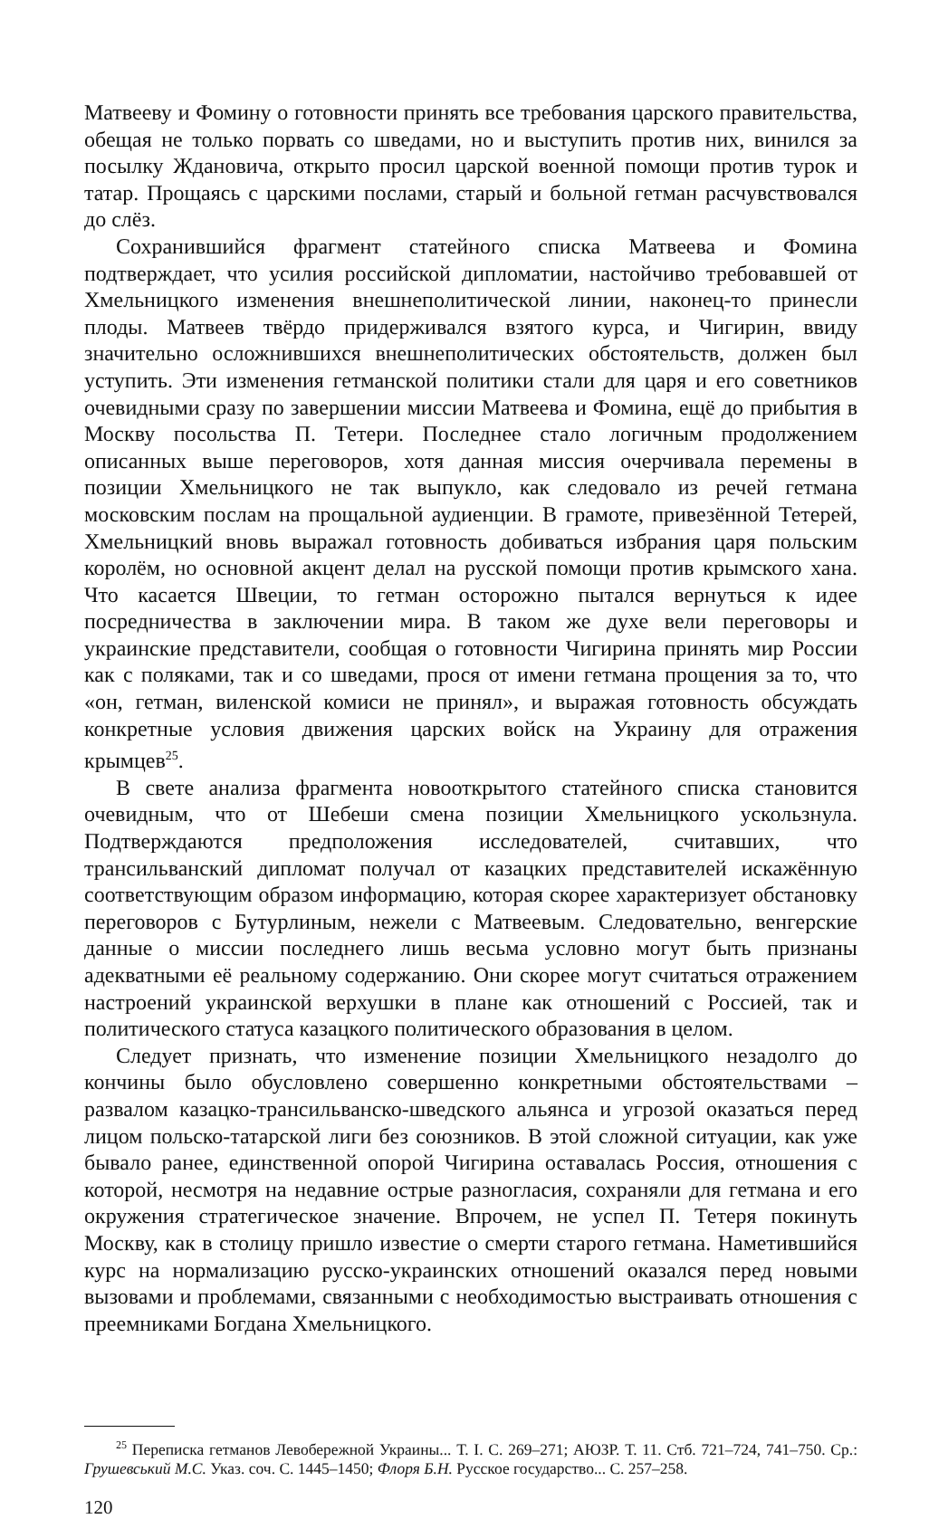Матвееву и Фомину о готовности принять все требования царского правительства, обещая не только порвать со шведами, но и выступить против них, винился за посылку Ждановича, открыто просил царской военной помощи против турок и татар. Прощаясь с царскими послами, старый и больной гетман расчувствовался до слёз.
Сохранившийся фрагмент статейного списка Матвеева и Фомина подтверждает, что усилия российской дипломатии, настойчиво требовавшей от Хмельницкого изменения внешнеполитической линии, наконец-то принесли плоды. Матвеев твёрдо придерживался взятого курса, и Чигирин, ввиду значительно осложнившихся внешнеполитических обстоятельств, должен был уступить. Эти изменения гетманской политики стали для царя и его советников очевидными сразу по завершении миссии Матвеева и Фомина, ещё до прибытия в Москву посольства П. Тетери. Последнее стало логичным продолжением описанных выше переговоров, хотя данная миссия очерчивала перемены в позиции Хмельницкого не так выпукло, как следовало из речей гетмана московским послам на прощальной аудиенции. В грамоте, привезённой Тетерей, Хмельницкий вновь выражал готовность добиваться избрания царя польским королём, но основной акцент делал на русской помощи против крымского хана. Что касается Швеции, то гетман осторожно пытался вернуться к идее посредничества в заключении мира. В таком же духе вели переговоры и украинские представители, сообщая о готовности Чигирина принять мир России как с поляками, так и со шведами, прося от имени гетмана прощения за то, что «он, гетман, виленской комиси не принял», и выражая готовность обсуждать конкретные условия движения царских войск на Украину для отражения крымцев<sup>25</sup>.
В свете анализа фрагмента новооткрытого статейного списка становится очевидным, что от Шебеши смена позиции Хмельницкого ускользнула. Подтверждаются предположения исследователей, считавших, что трансильванский дипломат получал от казацких представителей искажённую соответствующим образом информацию, которая скорее характеризует обстановку переговоров с Бутурлиным, нежели с Матвеевым. Следовательно, венгерские данные о миссии последнего лишь весьма условно могут быть признаны адекватными её реальному содержанию. Они скорее могут считаться отражением настроений украинской верхушки в плане как отношений с Россией, так и политического статуса казацкого политического образования в целом.
Следует признать, что изменение позиции Хмельницкого незадолго до кончины было обусловлено совершенно конкретными обстоятельствами – развалом казацко-трансильванско-шведского альянса и угрозой оказаться перед лицом польско-татарской лиги без союзников. В этой сложной ситуации, как уже бывало ранее, единственной опорой Чигирина оставалась Россия, отношения с которой, несмотря на недавние острые разногласия, сохраняли для гетмана и его окружения стратегическое значение. Впрочем, не успел П. Тетеря покинуть Москву, как в столицу пришло известие о смерти старого гетмана. Наметившийся курс на нормализацию русско-украинских отношений оказался перед новыми вызовами и проблемами, связанными с необходимостью выстраивать отношения с преемниками Богдана Хмельницкого.
<sup>25</sup> Переписка гетманов Левобережной Украины... Т. I. С. 269–271; АЮЗР. Т. 11. Стб. 721–724, 741–750. Ср.: Грушевський М.С. Указ. соч. С. 1445–1450; Флоря Б.Н. Русское государство... С. 257–258.
120